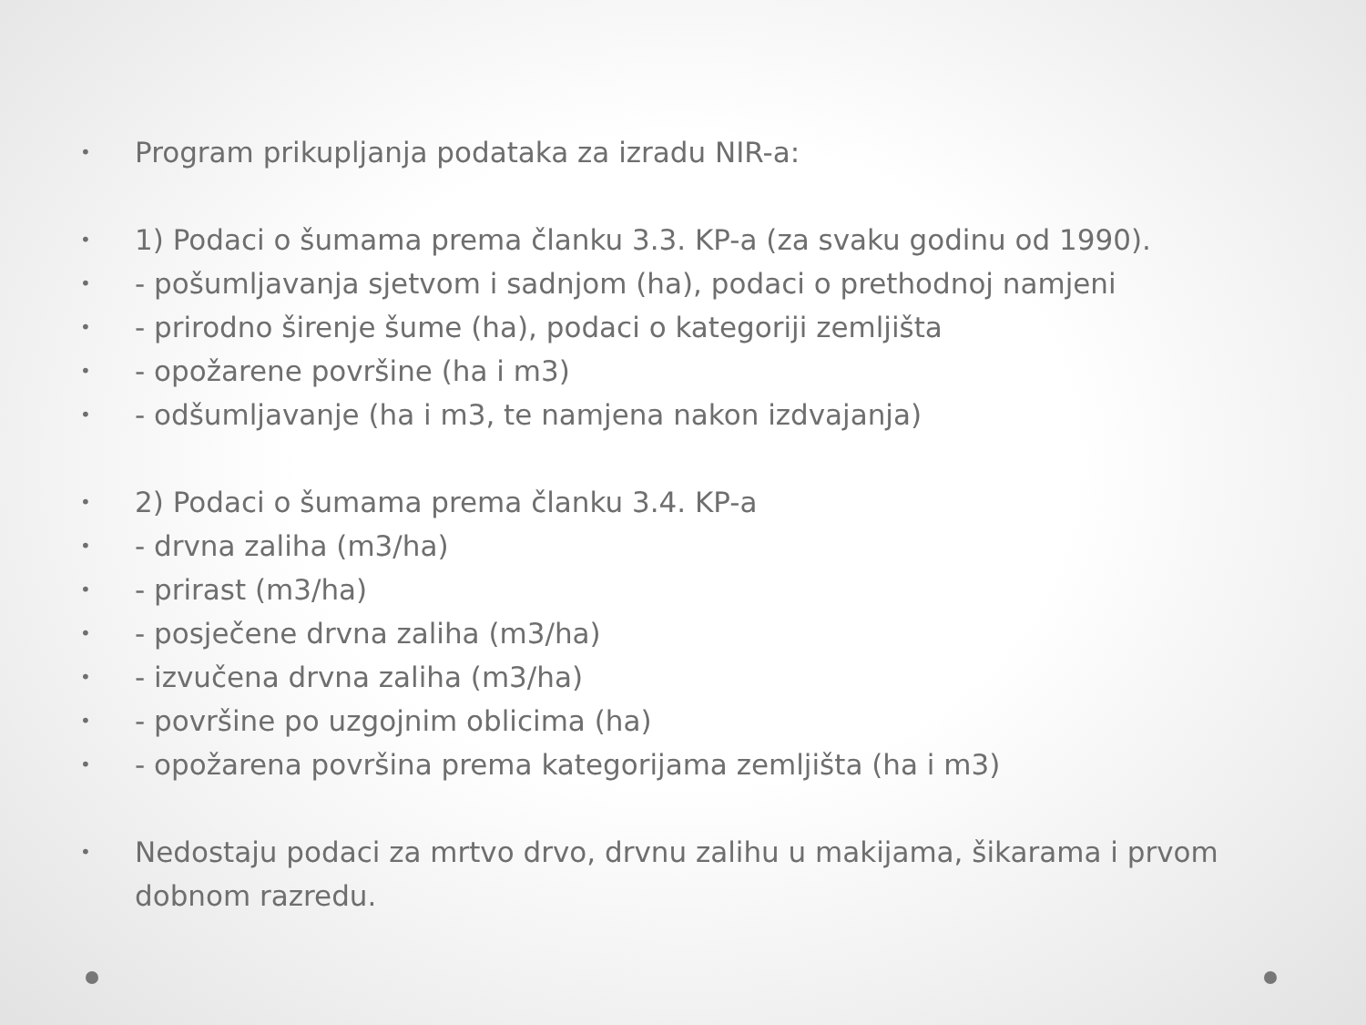• Program prikupljanja podataka za izradu NIR-a:
• 1) Podaci o šumama prema članku 3.3. KP-a (za svaku godinu od 1990).
• - pošumljavanja sjetvom i sadnjom (ha), podaci o prethodnoj namjeni
• - prirodno širenje šume (ha), podaci o kategoriji zemljišta
• - opožarene površine (ha i m3)
• - odšumljavanje (ha i m3, te namjena nakon izdvajanja)
• 2) Podaci o šumama prema članku 3.4. KP-a
• - drvna zaliha (m3/ha)
• - prirast (m3/ha)
• - posječene drvna zaliha (m3/ha)
• - izvučena drvna zaliha (m3/ha)
• - površine po uzgojnim oblicima (ha)
• - opožarena površina prema kategorijama zemljišta (ha i m3)
• Nedostaju podaci za mrtvo drvo, drvnu zalihu u makijama, šikarama i prvom dobnom razredu.